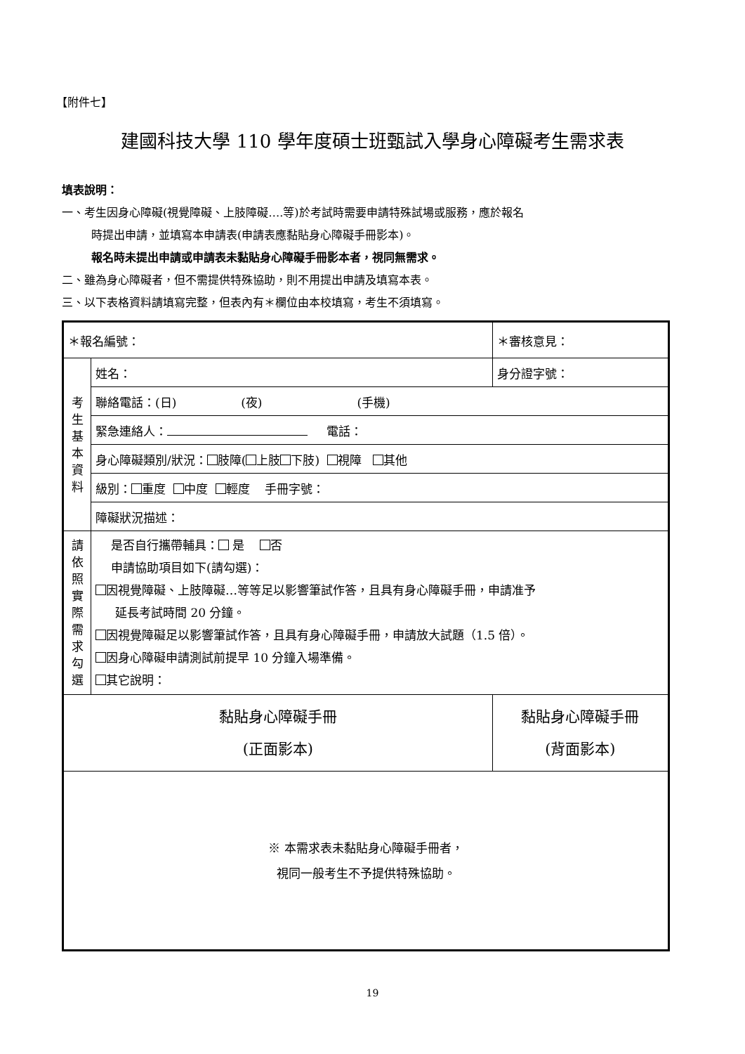【附件七】
建國科技大學 110 學年度碩士班甄試入學身心障礙考生需求表
填表說明：
一、考生因身心障礙(視覺障礙、上肢障礙….等)於考試時需要申請特殊試場或服務，應於報名
時提出申請，並填寫本申請表(申請表應黏貼身心障礙手冊影本)。
報名時未提出申請或申請表未黏貼身心障礙手冊影本者，視同無需求。
二、雖為身心障礙者，但不需提供特殊協助，則不用提出申請及填寫本表。
三、以下表格資料請填寫完整，但表內有＊欄位由本校填寫，考生不須填寫。
| ＊報名編號： | | ＊審核意見： | |
| 考 生 基 本 資 料 | 姓名： | 身分證字號： | |
| | 聯絡電話：(日) (夜) (手機) | | |
| | 緊急連絡人： 電話： | | |
| | 身心障礙類別/狀況： 肢障( 上肢 下肢) 視障 其他 | | |
| | 級別： 重度 中度 輕度 手冊字號： | | |
| | 障礙狀況描述： | | |
| 請 依 照 實 際 需 求 勾 選 | 是否自行攜帶輔具： 是 否 申請協助項目如下(請勾選)： 因視覺障礙、上肢障礙…等等足以影響筆試作答，且具有身心障礙手冊，申請准予 延長考試時間 20 分鐘。 因視覺障礙足以影響筆試作答，且具有身心障礙手冊，申請放大試題（1.5 倍）。 因身心障礙申請測試前提早 10 分鐘入場準備。 其它說明： | | |
| 黏貼身心障礙手冊 (正面影本) | | | 黏貼身心障礙手冊 (背面影本) |
| ※ 本需求表未黏貼身心障礙手冊者， 視同一般考生不予提供特殊協助。 | | | |
19